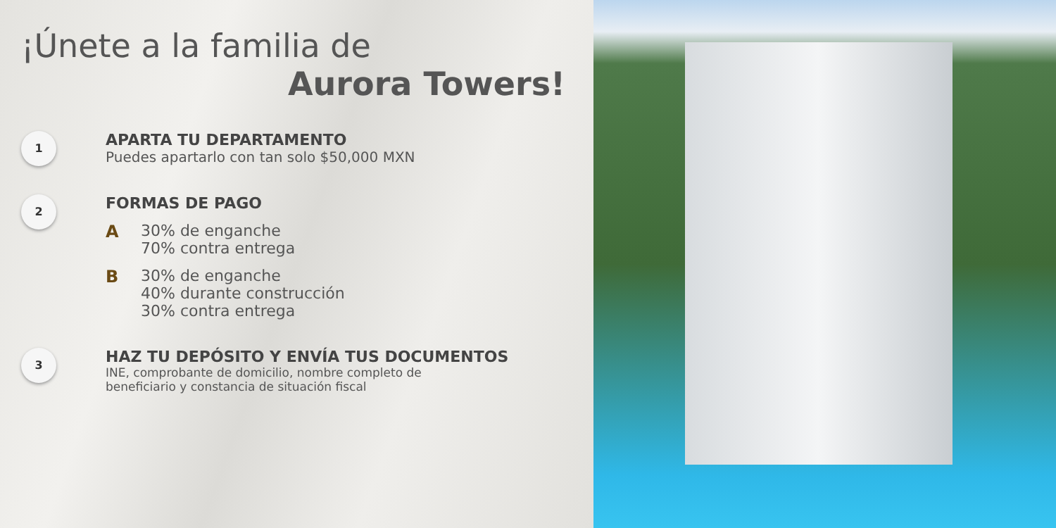¡Únete a la familia de
Aurora Towers!
1
APARTA TU DEPARTAMENTO
Puedes apartarlo con tan solo $50,000 MXN
2
FORMAS DE PAGO
A 30% de enganche
70% contra entrega
B 30% de enganche
40% durante construcción
30% contra entrega
3
HAZ TU DEPÓSITO Y ENVÍA TUS DOCUMENTOS
INE, comprobante de domicilio, nombre completo de
beneficiario y constancia de situación fiscal